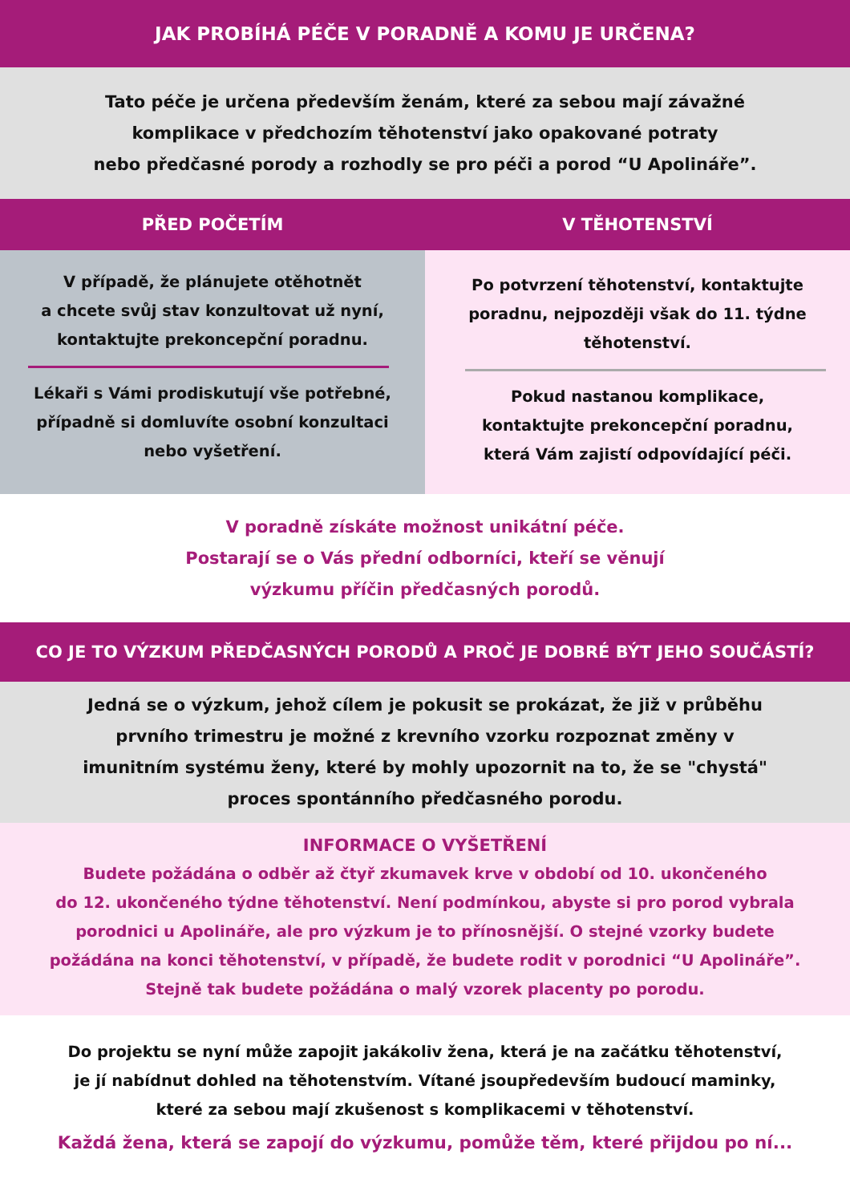JAK PROBÍHÁ PÉČE V PORADNĚ A KOMU JE URČENA?
Tato péče je určena především ženám, které za sebou mají závažné
komplikace v předchozím těhotenství jako opakované potraty
nebo předčasné porody a rozhodly se pro péči a porod “U Apolináře”.
PŘED POČETÍM V TĚHOTENSTVÍ
V případě, že plánujete otěhotnět
a chcete svůj stav konzultovat už nyní,
kontaktujte prekoncepční poradnu.
Lékaři s Vámi prodiskutují vše potřebné,
případně si domluvíte osobní konzultaci
nebo vyšetření.
Po potvrzení těhotenství, kontaktujte
poradnu, nejpozději však do 11. týdne
těhotenství.
Pokud nastanou komplikace,
kontaktujte prekoncepční poradnu,
která Vám zajistí odpovídající péči.
V poradně získáte možnost unikátní péče.
Postarají se o Vás přední odborníci, kteří se věnují
výzkumu příčin předčasných porodů.
CO JE TO VÝZKUM PŘEDČASNÝCH PORODŮ A PROČ JE DOBRÉ BÝT JEHO SOUČÁSTÍ?
Jedná se o výzkum, jehož cílem je pokusit se prokázat, že již v průběhu
prvního trimestru je možné z krevního vzorku rozpoznat změny v
imunitním systému ženy, které by mohly upozornit na to, že se "chystá"
proces spontánního předčasného porodu.
INFORMACE O VYŠETŘENÍ
Budete požádána o odběr až čtyř zkumavek krve v období od 10. ukončeného
do 12. ukončeného týdne těhotenství. Není podmínkou, abyste si pro porod vybrala
porodnici u Apolináře, ale pro výzkum je to přínosnější. O stejné vzorky budete
požádána na konci těhotenství, v případě, že budete rodit v porodnici “U Apolináře”.
Stejně tak budete požádána o malý vzorek placenty po porodu.
Do projektu se nyní může zapojit jakákoliv žena, která je na začátku těhotenství,
je jí nabídnut dohled na těhotenstvím. Vítané jsoupředevším budoucí maminky,
které za sebou mají zkušenost s komplikacemi v těhotenství.
Každá žena, která se zapojí do výzkumu, pomůže těm, které přijdou po ní...